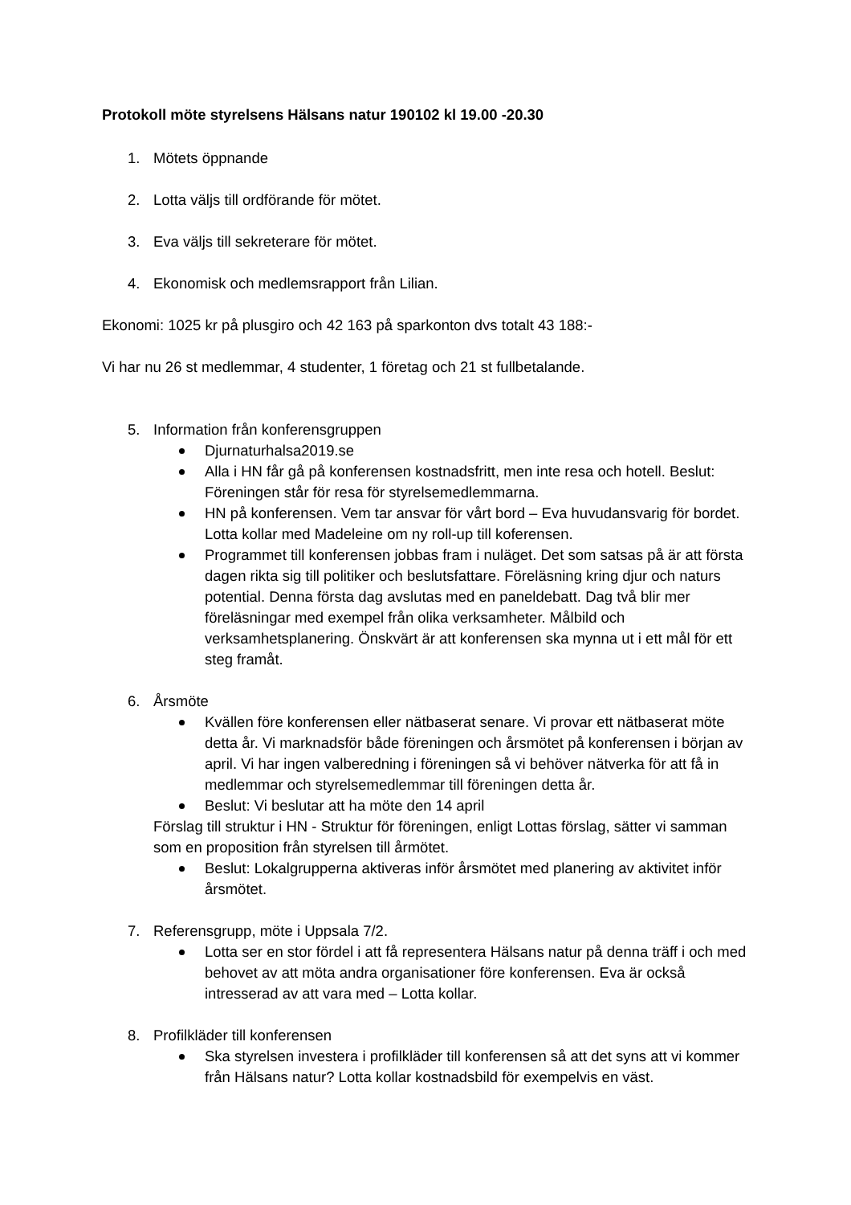Protokoll möte styrelsens Hälsans natur 190102 kl 19.00 -20.30
1. Mötets öppnande
2. Lotta väljs till ordförande för mötet.
3. Eva väljs till sekreterare för mötet.
4. Ekonomisk och medlemsrapport från Lilian.
Ekonomi: 1025 kr på plusgiro och 42 163 på sparkonton dvs totalt 43 188:-
Vi har nu 26 st medlemmar, 4 studenter, 1 företag och 21 st fullbetalande.
5. Information från konferensgruppen
Djurnaturhalsa2019.se
Alla i HN får gå på konferensen kostnadsfritt, men inte resa och hotell. Beslut: Föreningen står för resa för styrelsemedlemmarna.
HN på konferensen. Vem tar ansvar för vårt bord – Eva huvudansvarig för bordet. Lotta kollar med Madeleine om ny roll-up till koferensen.
Programmet till konferensen jobbas fram i nuläget. Det som satsas på är att första dagen rikta sig till politiker och beslutsfattare. Föreläsning kring djur och naturs potential. Denna första dag avslutas med en paneldebatt. Dag två blir mer föreläsningar med exempel från olika verksamheter. Målbild och verksamhetsplanering. Önskvärt är att konferensen ska mynna ut i ett mål för ett steg framåt.
6. Årsmöte
Kvällen före konferensen eller nätbaserat senare. Vi provar ett nätbaserat möte detta år. Vi marknadsför både föreningen och årsmötet på konferensen i början av april. Vi har ingen valberedning i föreningen så vi behöver nätverka för att få in medlemmar och styrelsemedlemmar till föreningen detta år.
Beslut: Vi beslutar att ha möte den 14 april
Förslag till struktur i HN - Struktur för föreningen, enligt Lottas förslag, sätter vi samman som en proposition från styrelsen till årmötet.
Beslut: Lokalgrupperna aktiveras inför årsmötet med planering av aktivitet inför årsmötet.
7. Referensgrupp, möte i Uppsala 7/2.
Lotta ser en stor fördel i att få representera Hälsans natur på denna träff i och med behovet av att möta andra organisationer före konferensen. Eva är också intresserad av att vara med – Lotta kollar.
8. Profilkläder till konferensen
Ska styrelsen investera i profilkläder till konferensen så att det syns att vi kommer från Hälsans natur? Lotta kollar kostnadsbild för exempelvis en väst.